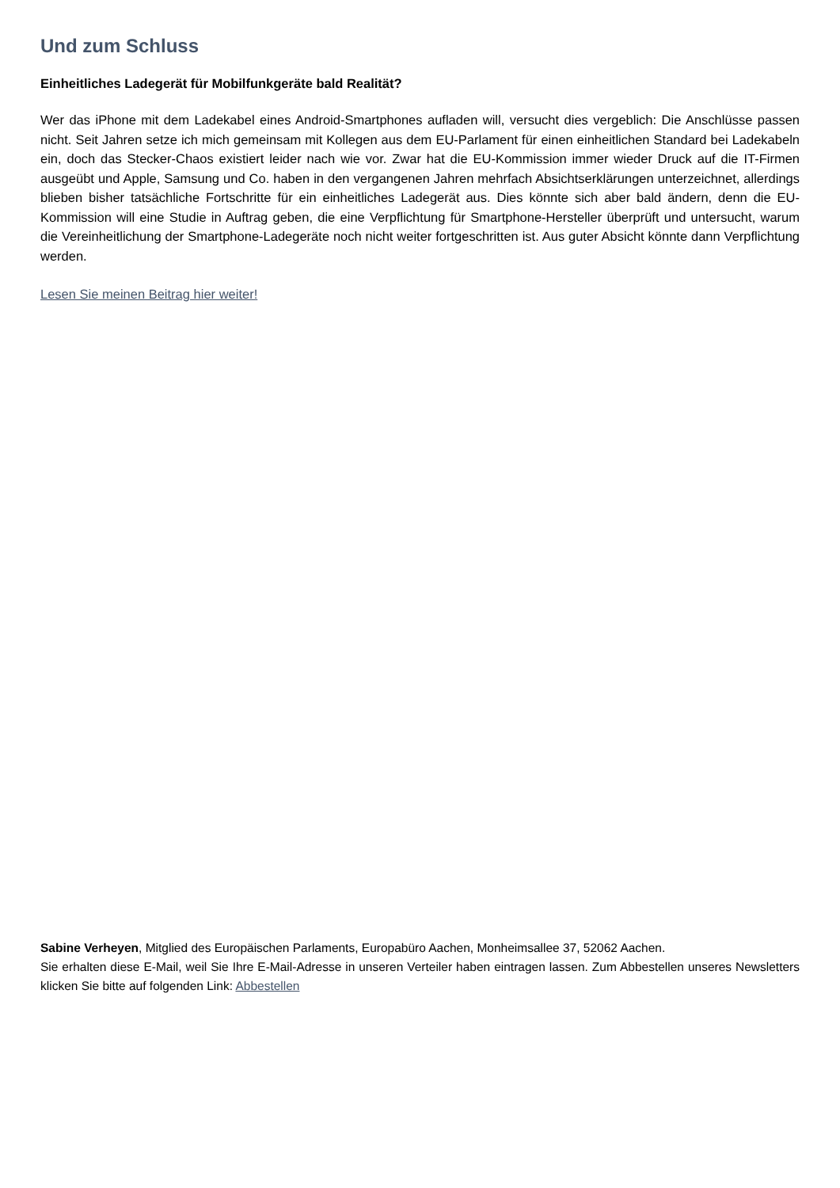Und zum Schluss
Einheitliches Ladegerät für Mobilfunkgeräte bald Realität?
Wer das iPhone mit dem Ladekabel eines Android-Smartphones aufladen will, versucht dies vergeblich: Die Anschlüsse passen nicht. Seit Jahren setze ich mich gemeinsam mit Kollegen aus dem EU-Parlament für einen einheitlichen Standard bei Ladekabeln ein, doch das Stecker-Chaos existiert leider nach wie vor. Zwar hat die EU-Kommission immer wieder Druck auf die IT-Firmen ausgeübt und Apple, Samsung und Co. haben in den vergangenen Jahren mehrfach Absichtserklärungen unterzeichnet, allerdings blieben bisher tatsächliche Fortschritte für ein einheitliches Ladegerät aus. Dies könnte sich aber bald ändern, denn die EU-Kommission will eine Studie in Auftrag geben, die eine Verpflichtung für Smartphone-Hersteller überprüft und untersucht, warum die Vereinheitlichung der Smartphone-Ladegeräte noch nicht weiter fortgeschritten ist. Aus guter Absicht könnte dann Verpflichtung werden.
Lesen Sie meinen Beitrag hier weiter!
Sabine Verheyen, Mitglied des Europäischen Parlaments, Europabüro Aachen, Monheimsallee 37, 52062 Aachen.
Sie erhalten diese E-Mail, weil Sie Ihre E-Mail-Adresse in unseren Verteiler haben eintragen lassen. Zum Abbestellen unseres Newsletters klicken Sie bitte auf folgenden Link: Abbestellen